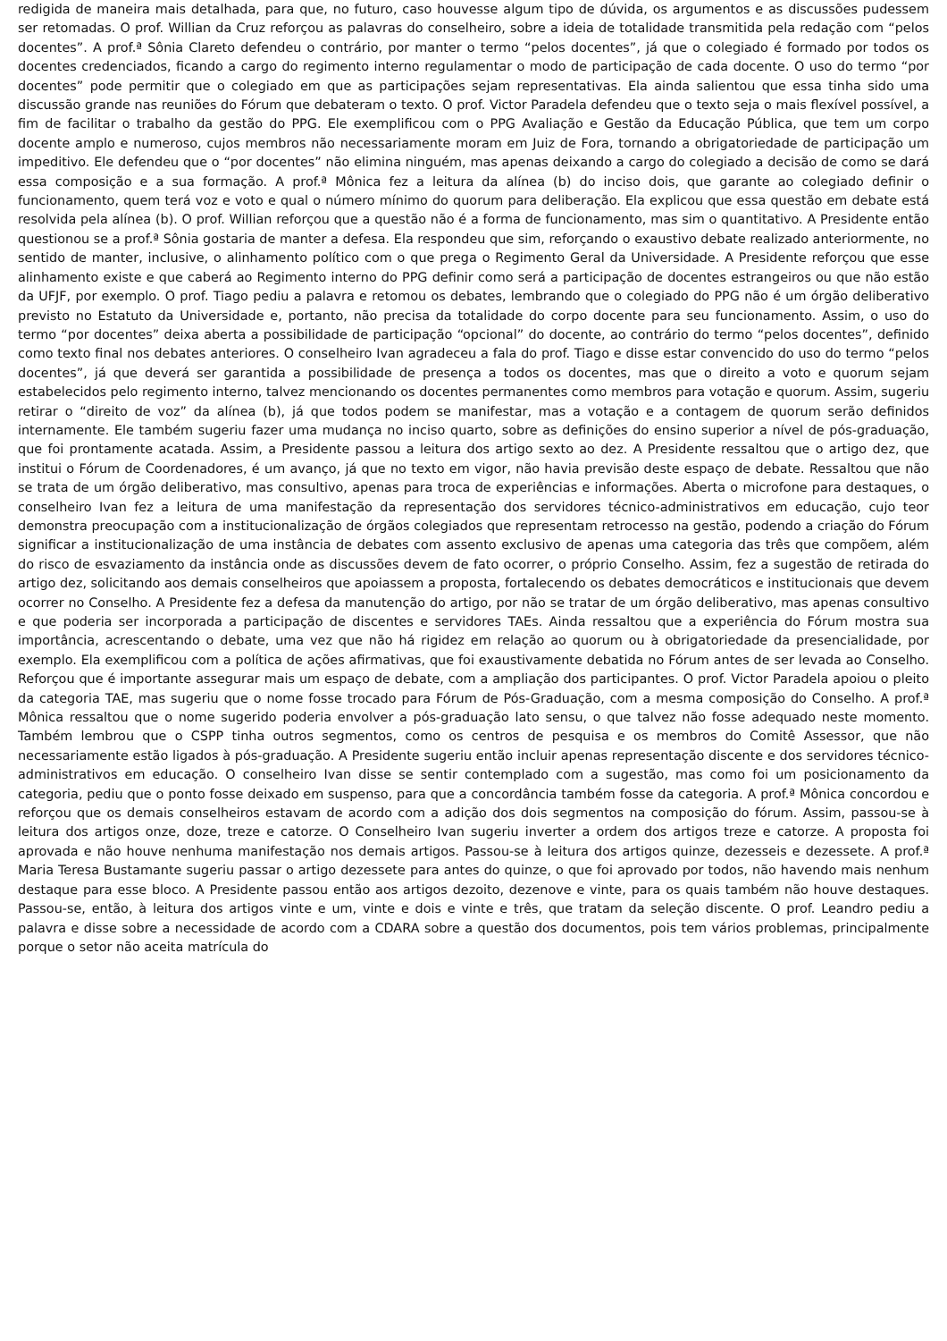redigida de maneira mais detalhada, para que, no futuro, caso houvesse algum tipo de dúvida, os argumentos e as discussões pudessem ser retomadas. O prof. Willian da Cruz reforçou as palavras do conselheiro, sobre a ideia de totalidade transmitida pela redação com “pelos docentes”. A prof.ª Sônia Clareto defendeu o contrário, por manter o termo “pelos docentes”, já que o colegiado é formado por todos os docentes credenciados, ficando a cargo do regimento interno regulamentar o modo de participação de cada docente. O uso do termo “por docentes” pode permitir que o colegiado em que as participações sejam representativas. Ela ainda salientou que essa tinha sido uma discussão grande nas reuniões do Fórum que debateram o texto. O prof. Victor Paradela defendeu que o texto seja o mais flexível possível, a fim de facilitar o trabalho da gestão do PPG. Ele exemplificou com o PPG Avaliação e Gestão da Educação Pública, que tem um corpo docente amplo e numeroso, cujos membros não necessariamente moram em Juiz de Fora, tornando a obrigatoriedade de participação um impeditivo. Ele defendeu que o “por docentes” não elimina ninguém, mas apenas deixando a cargo do colegiado a decisão de como se dará essa composição e a sua formação. A prof.ª Mônica fez a leitura da alínea (b) do inciso dois, que garante ao colegiado definir o funcionamento, quem terá voz e voto e qual o número mínimo do quorum para deliberação. Ela explicou que essa questão em debate está resolvida pela alínea (b). O prof. Willian reforçou que a questão não é a forma de funcionamento, mas sim o quantitativo. A Presidente então questionou se a prof.ª Sônia gostaria de manter a defesa. Ela respondeu que sim, reforçando o exaustivo debate realizado anteriormente, no sentido de manter, inclusive, o alinhamento político com o que prega o Regimento Geral da Universidade. A Presidente reforçou que esse alinhamento existe e que caberá ao Regimento interno do PPG definir como será a participação de docentes estrangeiros ou que não estão da UFJF, por exemplo. O prof. Tiago pediu a palavra e retomou os debates, lembrando que o colegiado do PPG não é um órgão deliberativo previsto no Estatuto da Universidade e, portanto, não precisa da totalidade do corpo docente para seu funcionamento. Assim, o uso do termo “por docentes” deixa aberta a possibilidade de participação “opcional” do docente, ao contrário do termo “pelos docentes”, definido como texto final nos debates anteriores. O conselheiro Ivan agradeceu a fala do prof. Tiago e disse estar convencido do uso do termo “pelos docentes”, já que deverá ser garantida a possibilidade de presença a todos os docentes, mas que o direito a voto e quorum sejam estabelecidos pelo regimento interno, talvez mencionando os docentes permanentes como membros para votação e quorum. Assim, sugeriu retirar o “direito de voz” da alínea (b), já que todos podem se manifestar, mas a votação e a contagem de quorum serão definidos internamente. Ele também sugeriu fazer uma mudança no inciso quarto, sobre as definições do ensino superior a nível de pós-graduação, que foi prontamente acatada. Assim, a Presidente passou a leitura dos artigo sexto ao dez. A Presidente ressaltou que o artigo dez, que institui o Fórum de Coordenadores, é um avanço, já que no texto em vigor, não havia previsão deste espaço de debate. Ressaltou que não se trata de um órgão deliberativo, mas consultivo, apenas para troca de experiências e informações. Aberta o microfone para destaques, o conselheiro Ivan fez a leitura de uma manifestação da representação dos servidores técnico-administrativos em educação, cujo teor demonstra preocupação com a institucionalização de órgãos colegiados que representam retrocesso na gestão, podendo a criação do Fórum significar a institucionalização de uma instância de debates com assento exclusivo de apenas uma categoria das três que compõem, além do risco de esvaziamento da instância onde as discussões devem de fato ocorrer, o próprio Conselho. Assim, fez a sugestão de retirada do artigo dez, solicitando aos demais conselheiros que apoiassem a proposta, fortalecendo os debates democráticos e institucionais que devem ocorrer no Conselho. A Presidente fez a defesa da manutenção do artigo, por não se tratar de um órgão deliberativo, mas apenas consultivo e que poderia ser incorporada a participação de discentes e servidores TAEs. Ainda ressaltou que a experiência do Fórum mostra sua importância, acrescentando o debate, uma vez que não há rigidez em relação ao quorum ou à obrigatoriedade da presencialidade, por exemplo. Ela exemplificou com a política de ações afirmativas, que foi exaustivamente debatida no Fórum antes de ser levada ao Conselho. Reforçou que é importante assegurar mais um espaço de debate, com a ampliação dos participantes. O prof. Victor Paradela apoiou o pleito da categoria TAE, mas sugeriu que o nome fosse trocado para Fórum de Pós-Graduação, com a mesma composição do Conselho. A prof.ª Mônica ressaltou que o nome sugerido poderia envolver a pós-graduação lato sensu, o que talvez não fosse adequado neste momento. Também lembrou que o CSPP tinha outros segmentos, como os centros de pesquisa e os membros do Comitê Assessor, que não necessariamente estão ligados à pós-graduação. A Presidente sugeriu então incluir apenas representação discente e dos servidores técnico-administrativos em educação. O conselheiro Ivan disse se sentir contemplado com a sugestão, mas como foi um posicionamento da categoria, pediu que o ponto fosse deixado em suspenso, para que a concordância também fosse da categoria. A prof.ª Mônica concordou e reforçou que os demais conselheiros estavam de acordo com a adição dos dois segmentos na composição do fórum. Assim, passou-se à leitura dos artigos onze, doze, treze e catorze. O Conselheiro Ivan sugeriu inverter a ordem dos artigos treze e catorze. A proposta foi aprovada e não houve nenhuma manifestação nos demais artigos. Passou-se à leitura dos artigos quinze, dezesseis e dezessete. A prof.ª Maria Teresa Bustamante sugeriu passar o artigo dezessete para antes do quinze, o que foi aprovado por todos, não havendo mais nenhum destaque para esse bloco. A Presidente passou então aos artigos dezoito, dezenove e vinte, para os quais também não houve destaques. Passou-se, então, à leitura dos artigos vinte e um, vinte e dois e vinte e três, que tratam da seleção discente. O prof. Leandro pediu a palavra e disse sobre a necessidade de acordo com a CDARA sobre a questão dos documentos, pois tem vários problemas, principalmente porque o setor não aceita matrícula do